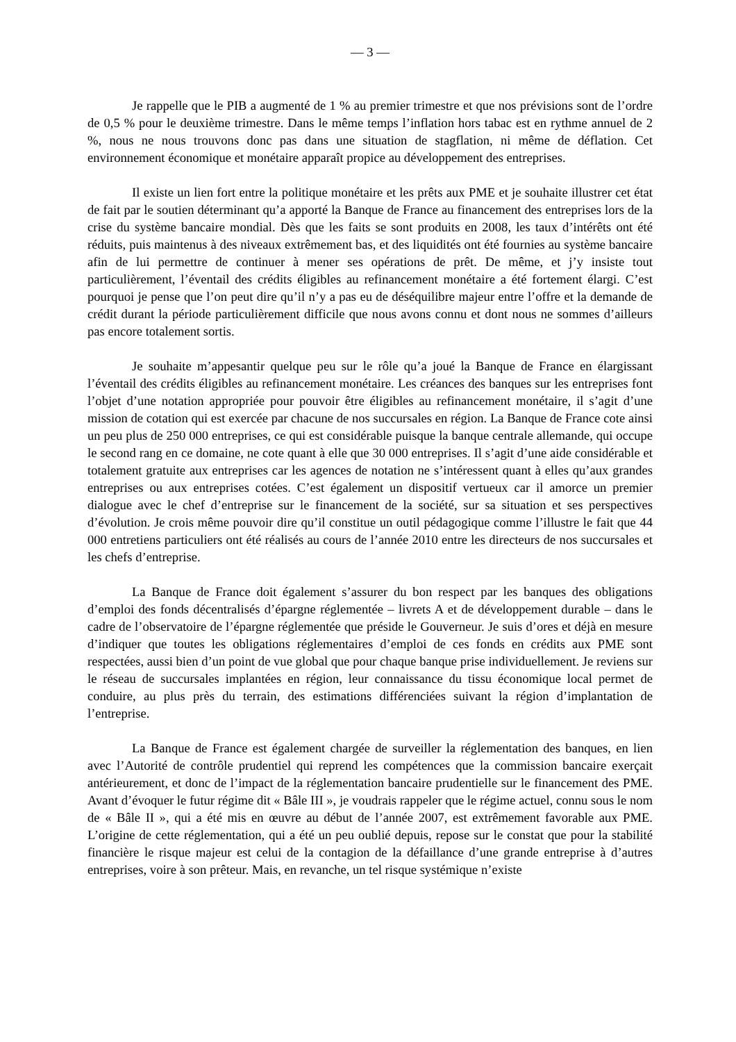— 3 —
Je rappelle que le PIB a augmenté de 1 % au premier trimestre et que nos prévisions sont de l’ordre de 0,5 % pour le deuxième trimestre. Dans le même temps l’inflation hors tabac est en rythme annuel de 2 %, nous ne nous trouvons donc pas dans une situation de stagflation, ni même de déflation. Cet environnement économique et monétaire apparaît propice au développement des entreprises.
Il existe un lien fort entre la politique monétaire et les prêts aux PME et je souhaite illustrer cet état de fait par le soutien déterminant qu’a apporté la Banque de France au financement des entreprises lors de la crise du système bancaire mondial. Dès que les faits se sont produits en 2008, les taux d’intérêts ont été réduits, puis maintenus à des niveaux extrêmement bas, et des liquidités ont été fournies au système bancaire afin de lui permettre de continuer à mener ses opérations de prêt. De même, et j’y insiste tout particulièrement, l’éventail des crédits éligibles au refinancement monétaire a été fortement élargi. C’est pourquoi je pense que l’on peut dire qu’il n’y a pas eu de déséquilibre majeur entre l’offre et la demande de crédit durant la période particulièrement difficile que nous avons connu et dont nous ne sommes d’ailleurs pas encore totalement sortis.
Je souhaite m’appesantir quelque peu sur le rôle qu’a joué la Banque de France en élargissant l’éventail des crédits éligibles au refinancement monétaire. Les créances des banques sur les entreprises font l’objet d’une notation appropriée pour pouvoir être éligibles au refinancement monétaire, il s’agit d’une mission de cotation qui est exercée par chacune de nos succursales en région. La Banque de France cote ainsi un peu plus de 250 000 entreprises, ce qui est considérable puisque la banque centrale allemande, qui occupe le second rang en ce domaine, ne cote quant à elle que 30 000 entreprises. Il s’agit d’une aide considérable et totalement gratuite aux entreprises car les agences de notation ne s’intéressent quant à elles qu’aux grandes entreprises ou aux entreprises cotées. C’est également un dispositif vertueux car il amorce un premier dialogue avec le chef d’entreprise sur le financement de la société, sur sa situation et ses perspectives d’évolution. Je crois même pouvoir dire qu’il constitue un outil pédagogique comme l’illustre le fait que 44 000 entretiens particuliers ont été réalisés au cours de l’année 2010 entre les directeurs de nos succursales et les chefs d’entreprise.
La Banque de France doit également s’assurer du bon respect par les banques des obligations d’emploi des fonds décentralisés d’épargne réglementée – livrets A et de développement durable – dans le cadre de l’observatoire de l’épargne réglementée que préside le Gouverneur. Je suis d’ores et déjà en mesure d’indiquer que toutes les obligations réglementaires d’emploi de ces fonds en crédits aux PME sont respectées, aussi bien d’un point de vue global que pour chaque banque prise individuellement. Je reviens sur le réseau de succursales implantées en région, leur connaissance du tissu économique local permet de conduire, au plus près du terrain, des estimations différenciées suivant la région d’implantation de l’entreprise.
La Banque de France est également chargée de surveiller la réglementation des banques, en lien avec l’Autorité de contrôle prudentiel qui reprend les compétences que la commission bancaire exerçait antérieurement, et donc de l’impact de la réglementation bancaire prudentielle sur le financement des PME. Avant d’évoquer le futur régime dit « Bâle III », je voudrais rappeler que le régime actuel, connu sous le nom de « Bâle II », qui a été mis en œuvre au début de l’année 2007, est extrêmement favorable aux PME. L’origine de cette réglementation, qui a été un peu oublié depuis, repose sur le constat que pour la stabilité financière le risque majeur est celui de la contagion de la défaillance d’une grande entreprise à d’autres entreprises, voire à son prêteur. Mais, en revanche, un tel risque systémique n’existe